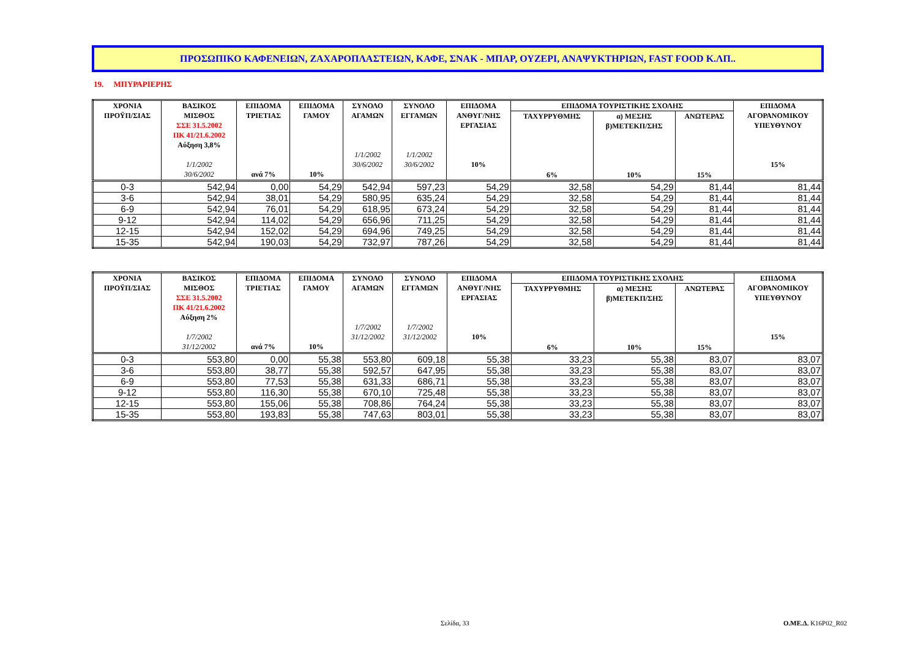ΠΡΟΣΩΠΙΚΟ ΚΑΦΕΝΕΙΩΝ, ΖΑΧΑΡΟΠΛΑΣΤΕΙΩΝ, ΚΑΦΕ, ΣΝΑΚ - ΜΠΑΡ, ΟΥΖΕΡΙ, ΑΝΑΨΥΚΤΗΡΙΩΝ, FAST FOOD Κ.ΛΠ..
19. ΜΠΥΡΑΡΙΕΡΗΣ
| ΧΡΟΝΙΑ ΠΡΟΫΠ/ΣΙΑΣ | ΒΑΣΙΚΟΣ ΜΙΣΘΟΣ ΣΣΕ 31.5.2002 ΠΚ 41/21.6.2002 Αύξηση 3,8% 1/1/2002 30/6/2002 | ΕΠΙΔΟΜΑ ΤΡΙΕΤΙΑΣ ανά 7% | ΕΠΙΔΟΜΑ ΓΑΜΟΥ 10% | ΣΥΝΟΛΟ ΑΓΑΜΩΝ 1/1/2002 30/6/2002 | ΣΥΝΟΛΟ ΕΓΓΑΜΩΝ 1/1/2002 30/6/2002 | ΕΠΙΔΟΜΑ ΑΝΘΥΓ/ΝΗΣ ΕΡΓΑΣΙΑΣ 10% | ΕΠΙΔΟΜΑ ΤΟΥΡΙΣΤΙΚΗΣ ΣΧΟΛΗΣ | | | ΕΠΙΔΟΜΑ ΑΓΟΡΑΝΟΜΙΚΟΥ ΥΠΕΥΘΥΝΟΥ 15% |
| --- | --- | --- | --- | --- | --- | --- | --- | --- | --- | --- |
| | | | | | | | ΤΑΧΥΡΡΥΘΜΗΣ 6% | α) ΜΕΣΗΣ β)ΜΕΤΕΚΠ/ΣΗΣ 10% | ΑΝΩΤΕΡΑΣ 15% | |
| 0-3 | 542,94 | 0,00 | 54,29 | 542,94 | 597,23 | 54,29 | 32,58 | 54,29 | 81,44 | 81,44 |
| 3-6 | 542,94 | 38,01 | 54,29 | 580,95 | 635,24 | 54,29 | 32,58 | 54,29 | 81,44 | 81,44 |
| 6-9 | 542,94 | 76,01 | 54,29 | 618,95 | 673,24 | 54,29 | 32,58 | 54,29 | 81,44 | 81,44 |
| 9-12 | 542,94 | 114,02 | 54,29 | 656,96 | 711,25 | 54,29 | 32,58 | 54,29 | 81,44 | 81,44 |
| 12-15 | 542,94 | 152,02 | 54,29 | 694,96 | 749,25 | 54,29 | 32,58 | 54,29 | 81,44 | 81,44 |
| 15-35 | 542,94 | 190,03 | 54,29 | 732,97 | 787,26 | 54,29 | 32,58 | 54,29 | 81,44 | 81,44 |
| ΧΡΟΝΙΑ ΠΡΟΫΠ/ΣΙΑΣ | ΒΑΣΙΚΟΣ ΜΙΣΘΟΣ ΣΣΕ 31.5.2002 ΠΚ 41/21.6.2002 Αύξηση 2% 1/7/2002 31/12/2002 | ΕΠΙΔΟΜΑ ΤΡΙΕΤΙΑΣ ανά 7% | ΕΠΙΔΟΜΑ ΓΑΜΟΥ 10% | ΣΥΝΟΛΟ ΑΓΑΜΩΝ 1/7/2002 31/12/2002 | ΣΥΝΟΛΟ ΕΓΓΑΜΩΝ 1/7/2002 31/12/2002 | ΕΠΙΔΟΜΑ ΑΝΘΥΓ/ΝΗΣ ΕΡΓΑΣΙΑΣ 10% | ΕΠΙΔΟΜΑ ΤΟΥΡΙΣΤΙΚΗΣ ΣΧΟΛΗΣ | | | ΕΠΙΔΟΜΑ ΑΓΟΡΑΝΟΜΙΚΟΥ ΥΠΕΥΘΥΝΟΥ 15% |
| --- | --- | --- | --- | --- | --- | --- | --- | --- | --- | --- |
| | | | | | | | ΤΑΧΥΡΡΥΘΜΗΣ 6% | α) ΜΕΣΗΣ β)ΜΕΤΕΚΠ/ΣΗΣ 10% | ΑΝΩΤΕΡΑΣ 15% | |
| 0-3 | 553,80 | 0,00 | 55,38 | 553,80 | 609,18 | 55,38 | 33,23 | 55,38 | 83,07 | 83,07 |
| 3-6 | 553,80 | 38,77 | 55,38 | 592,57 | 647,95 | 55,38 | 33,23 | 55,38 | 83,07 | 83,07 |
| 6-9 | 553,80 | 77,53 | 55,38 | 631,33 | 686,71 | 55,38 | 33,23 | 55,38 | 83,07 | 83,07 |
| 9-12 | 553,80 | 116,30 | 55,38 | 670,10 | 725,48 | 55,38 | 33,23 | 55,38 | 83,07 | 83,07 |
| 12-15 | 553,80 | 155,06 | 55,38 | 708,86 | 764,24 | 55,38 | 33,23 | 55,38 | 83,07 | 83,07 |
| 15-35 | 553,80 | 193,83 | 55,38 | 747,63 | 803,01 | 55,38 | 33,23 | 55,38 | 83,07 | 83,07 |
Σελίδα, 33 Ο.ΜΕ.Δ. K16P02_R02